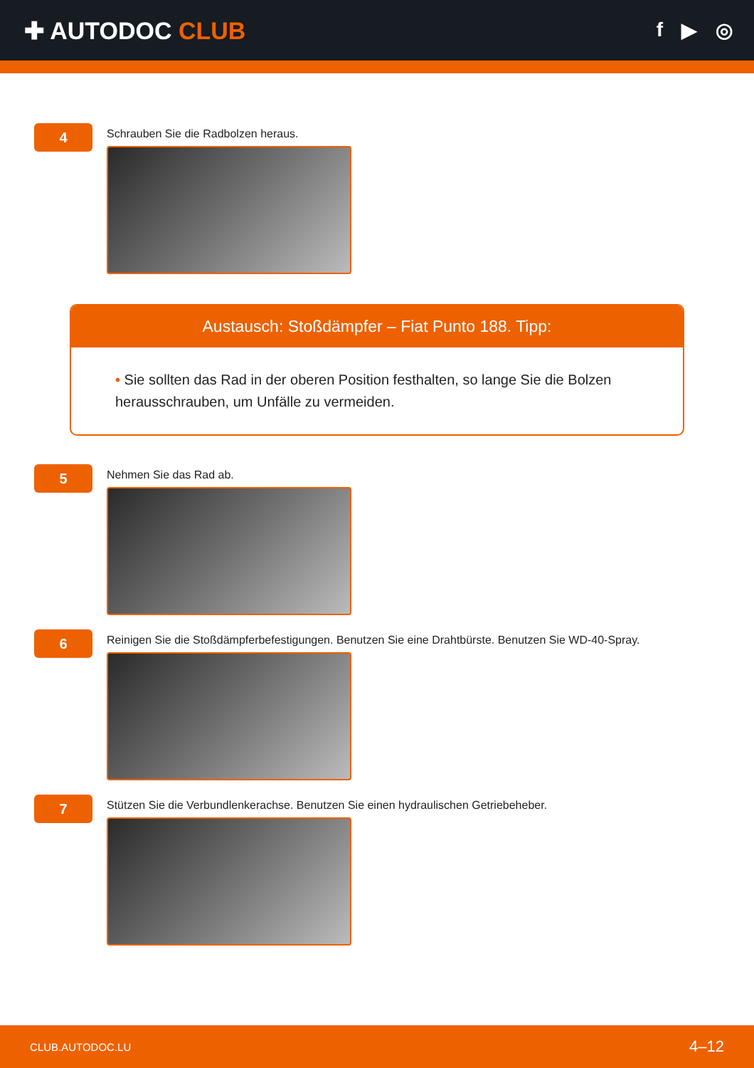✚ AUTODOC CLUB
f ▶ ◎
4
Schrauben Sie die Radbolzen heraus.
Austausch: Stoßdämpfer – Fiat Punto 188. Tipp:
• Sie sollten das Rad in der oberen Position festhalten, so lange Sie die Bolzen herausschrauben, um Unfälle zu vermeiden.
5
Nehmen Sie das Rad ab.
6
Reinigen Sie die Stoßdämpferbefestigungen. Benutzen Sie eine Drahtbürste. Benutzen Sie WD-40-Spray.
7
Stützen Sie die Verbundlenkerachse. Benutzen Sie einen hydraulischen Getriebeheber.
CLUB.AUTODOC.LU 4–12